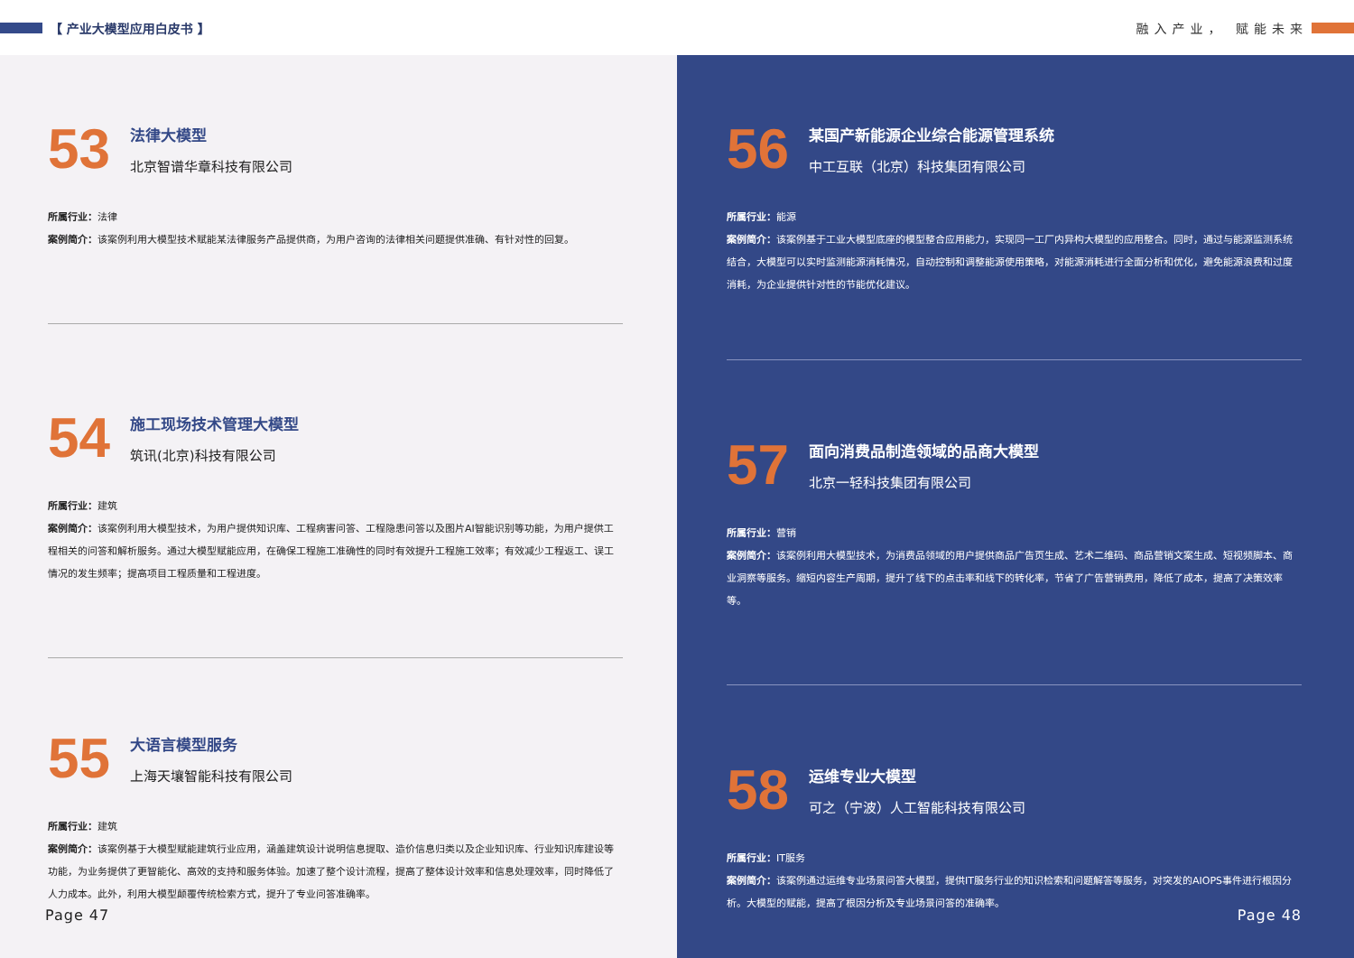【 产业大模型应用白皮书 】 融入产业， 赋能未来
53
法律大模型
北京智谱华章科技有限公司
所属行业：法律
案例简介：该案例利用大模型技术赋能某法律服务产品提供商，为用户咨询的法律相关问题提供准确、有针对性的回复。
54
施工现场技术管理大模型
筑讯(北京)科技有限公司
所属行业：建筑
案例简介：该案例利用大模型技术，为用户提供知识库、工程病害问答、工程隐患问答以及图片AI智能识别等功能，为用户提供工程相关的问答和解析服务。通过大模型赋能应用，在确保工程施工准确性的同时有效提升工程施工效率；有效减少工程返工、误工情况的发生频率；提高项目工程质量和工程进度。
55
大语言模型服务
上海天壤智能科技有限公司
所属行业：建筑
案例简介：该案例基于大模型赋能建筑行业应用，涵盖建筑设计说明信息提取、造价信息归类以及企业知识库、行业知识库建设等功能，为业务提供了更智能化、高效的支持和服务体验。加速了整个设计流程，提高了整体设计效率和信息处理效率，同时降低了人力成本。此外，利用大模型颠覆传统检索方式，提升了专业问答准确率。
Page 47
56
某国产新能源企业综合能源管理系统
中工互联（北京）科技集团有限公司
所属行业：能源
案例简介：该案例基于工业大模型底座的模型整合应用能力，实现同一工厂内异构大模型的应用整合。同时，通过与能源监测系统结合，大模型可以实时监测能源消耗情况，自动控制和调整能源使用策略，对能源消耗进行全面分析和优化，避免能源浪费和过度消耗，为企业提供针对性的节能优化建议。
57
面向消费品制造领域的品商大模型
北京一轻科技集团有限公司
所属行业：营销
案例简介：该案例利用大模型技术，为消费品领域的用户提供商品广告页生成、艺术二维码、商品营销文案生成、短视频脚本、商业洞察等服务。缩短内容生产周期，提升了线下的点击率和线下的转化率，节省了广告营销费用，降低了成本，提高了决策效率等。
58
运维专业大模型
可之（宁波）人工智能科技有限公司
所属行业：IT服务
案例简介：该案例通过运维专业场景问答大模型，提供IT服务行业的知识检索和问题解答等服务，对突发的AIOPS事件进行根因分析。大模型的赋能，提高了根因分析及专业场景问答的准确率。
Page 48